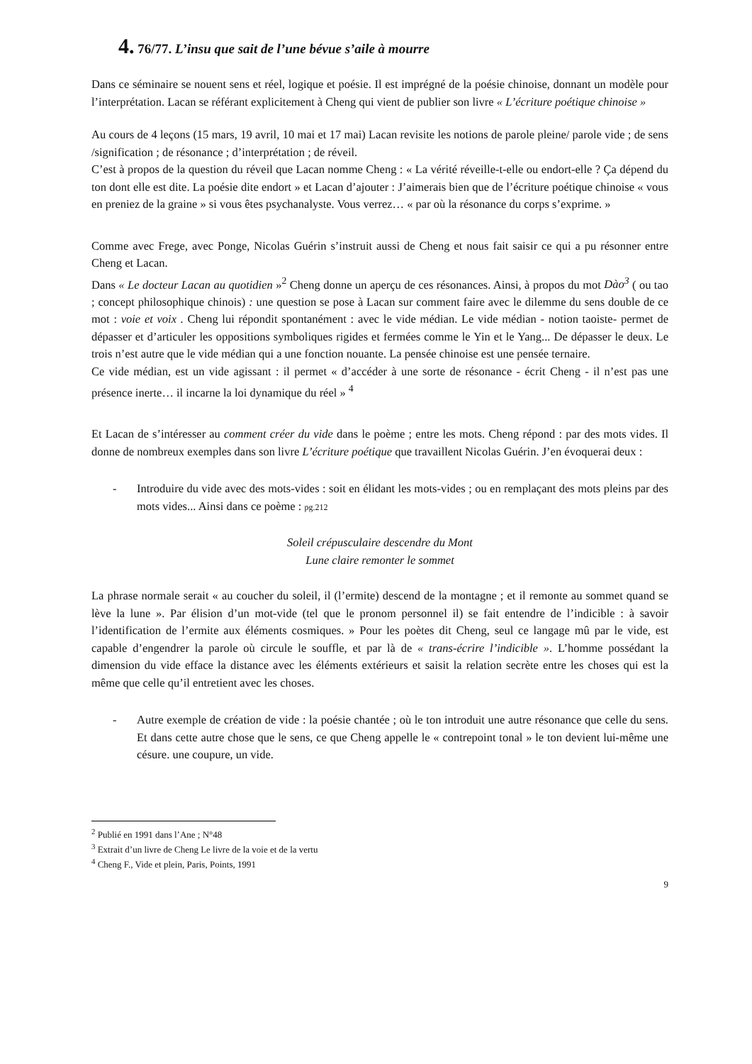4. 76/77. L’insu que sait de l’une bévue s’aile à mourre
Dans ce séminaire se nouent sens et réel, logique et poésie. Il est imprégné de la poésie chinoise, donnant un modèle pour l’interprétation. Lacan se référant explicitement à Cheng qui vient de publier son livre « L’écriture poétique chinoise »
Au cours de 4 leçons (15 mars, 19 avril, 10 mai et 17 mai) Lacan revisite les notions de parole pleine/ parole vide ; de sens /signification ; de résonance ; d’interprétation ; de réveil.
C’est à propos de la question du réveil que Lacan nomme Cheng : « La vérité réveille-t-elle ou endort-elle ? Ça dépend du ton dont elle est dite. La poésie dite endort » et Lacan d’ajouter : J’aimerais bien que de l’écriture poétique chinoise « vous en preniez de la graine » si vous êtes psychanalyste. Vous verrez… « par où la résonance du corps s’exprime. »
Comme avec Frege, avec Ponge, Nicolas Guérin s’instruit aussi de Cheng et nous fait saisir ce qui a pu résonner entre Cheng et Lacan.
Dans « Le docteur Lacan au quotidien »<sup>2</sup> Cheng donne un aperçu de ces résonances. Ainsi, à propos du mot Dào<sup>3</sup> ( ou tao ; concept philosophique chinois) : une question se pose à Lacan sur comment faire avec le dilemme du sens double de ce mot : voie et voix . Cheng lui répondit spontanément : avec le vide médian. Le vide médian - notion taoiste- permet de dépasser et d’articuler les oppositions symboliques rigides et fermées comme le Yin et le Yang... De dépasser le deux. Le trois n’est autre que le vide médian qui a une fonction nouante. La pensée chinoise est une pensée ternaire.
Ce vide médian, est un vide agissant : il permet « d’accéder à une sorte de résonance - écrit Cheng - il n’est pas une présence inerte… il incarne la loi dynamique du réel » <sup>4</sup>
Et Lacan de s’intéresser au comment créer du vide dans le poème ; entre les mots. Cheng répond : par des mots vides. Il donne de nombreux exemples dans son livre L’écriture poétique que travaillent Nicolas Guérin. J’en évoquerai deux :
- Introduire du vide avec des mots-vides : soit en élidant les mots-vides ; ou en remplaçant des mots pleins par des mots vides... Ainsi dans ce poème : pg.212
Soleil crépusculaire descendre du Mont
Lune claire remonter le sommet
La phrase normale serait « au coucher du soleil, il (l’ermite) descend de la montagne ; et il remonte au sommet quand se lève la lune ». Par élision d’un mot-vide (tel que le pronom personnel il) se fait entendre de l’indicible : à savoir l’identification de l’ermite aux éléments cosmiques. » Pour les poètes dit Cheng, seul ce langage mû par le vide, est capable d’engendrer la parole où circule le souffle, et par là de « trans-écrire l’indicible ». L’homme possédant la dimension du vide efface la distance avec les éléments extérieurs et saisit la relation secrète entre les choses qui est la même que celle qu’il entretient avec les choses.
- Autre exemple de création de vide : la poésie chantée ; où le ton introduit une autre résonance que celle du sens. Et dans cette autre chose que le sens, ce que Cheng appelle le « contrepoint tonal » le ton devient lui-même une césure. une coupure, un vide.
<sup>2</sup> Publié en 1991 dans l’Ane ; N°48
<sup>3</sup> Extrait d’un livre de Cheng Le livre de la voie et de la vertu
<sup>4</sup> Cheng F., Vide et plein, Paris, Points, 1991
9